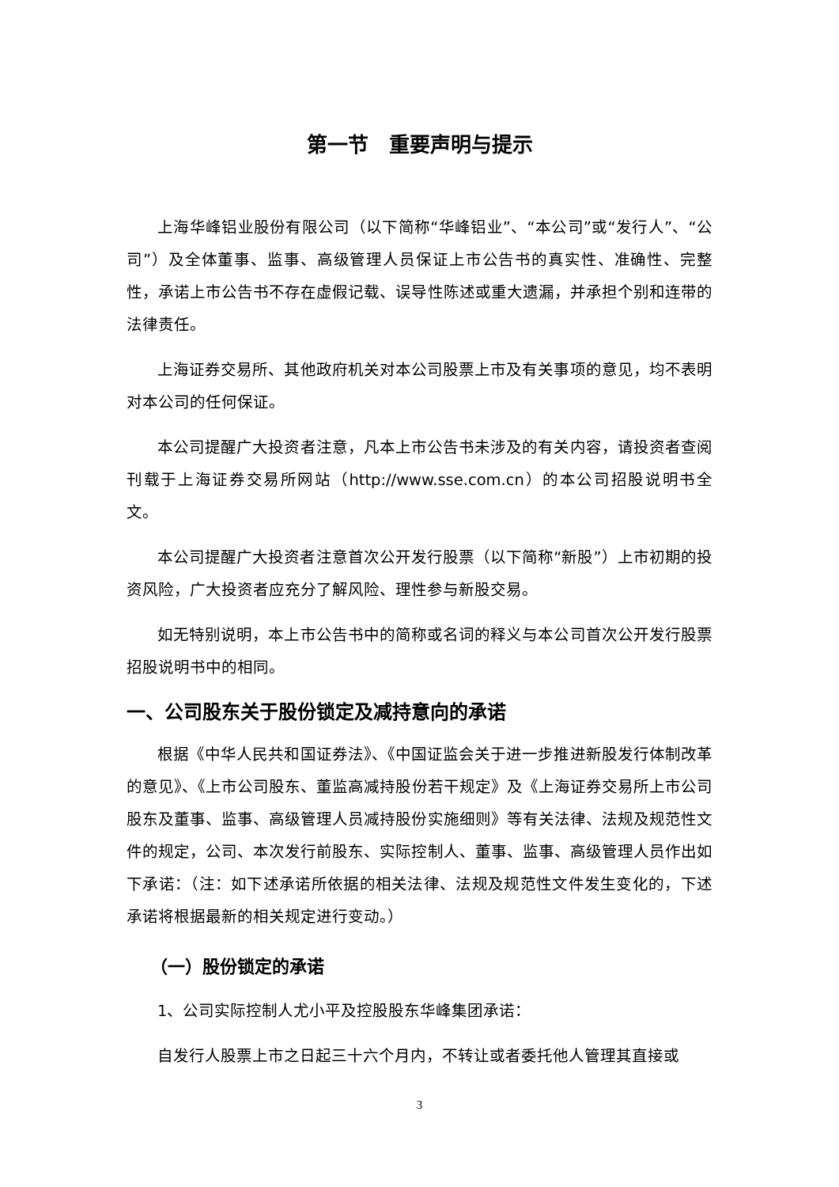第一节　重要声明与提示
上海华峰铝业股份有限公司（以下简称“华峰铝业”、“本公司”或“发行人”、“公司”）及全体董事、监事、高级管理人员保证上市公告书的真实性、准确性、完整性，承诺上市公告书不存在虚假记载、误导性陈述或重大遗漏，并承担个别和连带的法律责任。
上海证券交易所、其他政府机关对本公司股票上市及有关事项的意见，均不表明对本公司的任何保证。
本公司提醒广大投资者注意，凡本上市公告书未涉及的有关内容，请投资者查阅刊载于上海证券交易所网站（http://www.sse.com.cn）的本公司招股说明书全文。
本公司提醒广大投资者注意首次公开发行股票（以下简称“新股”）上市初期的投资风险，广大投资者应充分了解风险、理性参与新股交易。
如无特别说明，本上市公告书中的简称或名词的释义与本公司首次公开发行股票招股说明书中的相同。
一、公司股东关于股份锁定及减持意向的承诺
根据《中华人民共和国证券法》、《中国证监会关于进一步推进新股发行体制改革的意见》、《上市公司股东、董监高减持股份若干规定》及《上海证券交易所上市公司股东及董事、监事、高级管理人员减持股份实施细则》等有关法律、法规及规范性文件的规定，公司、本次发行前股东、实际控制人、董事、监事、高级管理人员作出如下承诺：（注：如下述承诺所依据的相关法律、法规及规范性文件发生变化的，下述承诺将根据最新的相关规定进行变动。）
（一）股份锁定的承诺
1、公司实际控制人尤小平及控股股东华峰集团承诺：
自发行人股票上市之日起三十六个月内，不转让或者委托他人管理其直接或
3